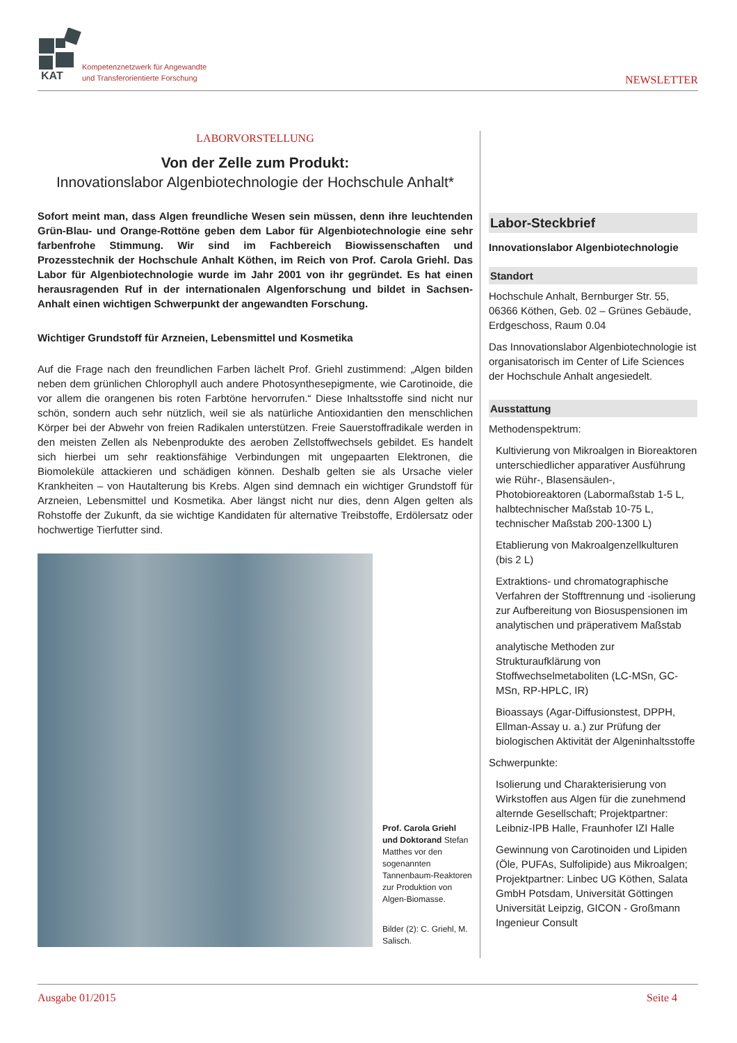KAT
Kompetenznetzwerk für Angewandte
und Transferorientierte Forschung
NEWSLETTER
LABORVORSTELLUNG
Von der Zelle zum Produkt:
Innovationslabor Algenbiotechnologie der Hochschule Anhalt*
Sofort meint man, dass Algen freundliche Wesen sein müssen, denn ihre leuchtenden Grün-Blau- und Orange-Rottöne geben dem Labor für Algenbiotechnologie eine sehr farbenfrohe Stimmung. Wir sind im Fachbereich Biowissenschaften und Prozesstechnik der Hochschule Anhalt Köthen, im Reich von Prof. Carola Griehl. Das Labor für Algenbiotechnologie wurde im Jahr 2001 von ihr gegründet. Es hat einen herausragenden Ruf in der internationalen Algenforschung und bildet in Sachsen-Anhalt einen wichtigen Schwerpunkt der angewandten Forschung.
Wichtiger Grundstoff für Arzneien, Lebensmittel und Kosmetika
Auf die Frage nach den freundlichen Farben lächelt Prof. Griehl zustimmend: „Algen bilden neben dem grünlichen Chlorophyll auch andere Photosynthesepigmente, wie Carotinoide, die vor allem die orangenen bis roten Farbtöne hervorrufen.“ Diese Inhaltsstoffe sind nicht nur schön, sondern auch sehr nützlich, weil sie als natürliche Antioxidantien den menschlichen Körper bei der Abwehr von freien Radikalen unterstützen. Freie Sauerstoffradikale werden in den meisten Zellen als Nebenprodukte des aeroben Zellstoffwechsels gebildet. Es handelt sich hierbei um sehr reaktionsfähige Verbindungen mit ungepaarten Elektronen, die Biomoleküle attackieren und schädigen können. Deshalb gelten sie als Ursache vieler Krankheiten – von Hautalterung bis Krebs. Algen sind demnach ein wichtiger Grundstoff für Arzneien, Lebensmittel und Kosmetika. Aber längst nicht nur dies, denn Algen gelten als Rohstoffe der Zukunft, da sie wichtige Kandidaten für alternative Treibstoffe, Erdölersatz oder hochwertige Tierfutter sind.
Prof. Carola Griehl und Doktorand Stefan Matthes vor den sogenannten Tannenbaum-Reaktoren zur Produktion von Algen-Biomasse.
Bilder (2): C. Griehl, M. Salisch.
Labor-Steckbrief
Innovationslabor Algenbiotechnologie
Standort
Hochschule Anhalt, Bernburger Str. 55, 06366 Köthen, Geb. 02 – Grünes Gebäude, Erdgeschoss, Raum 0.04
Das Innovationslabor Algenbiotechnologie ist organisatorisch im Center of Life Sciences der Hochschule Anhalt angesiedelt.
Ausstattung
Methodenspektrum:
Kultivierung von Mikroalgen in Bioreaktoren unterschiedlicher apparativer Ausführung wie Rühr-, Blasensäulen-, Photobioreaktoren (Labormaßstab 1-5 L, halbtechnischer Maßstab 10-75 L, technischer Maßstab 200-1300 L)
Etablierung von Makroalgenzellkulturen (bis 2 L)
Extraktions- und chromatographische Verfahren der Stofftrennung und -isolierung zur Aufbereitung von Biosuspensionen im analytischen und präperativem Maßstab
analytische Methoden zur Strukturaufklärung von Stoffwechselmetaboliten (LC-MSn, GC-MSn, RP-HPLC, IR)
Bioassays (Agar-Diffusionstest, DPPH, Ellman-Assay u. a.) zur Prüfung der biologischen Aktivität der Algeninhaltsstoffe
Schwerpunkte:
Isolierung und Charakterisierung von Wirkstoffen aus Algen für die zunehmend alternde Gesellschaft; Projektpartner: Leibniz-IPB Halle, Fraunhofer IZI Halle
Gewinnung von Carotinoiden und Lipiden (Öle, PUFAs, Sulfolipide) aus Mikroalgen; Projektpartner: Linbec UG Köthen, Salata GmbH Potsdam, Universität Göttingen Universität Leipzig, GICON - Großmann Ingenieur Consult
Ausgabe 01/2015 Seite 4